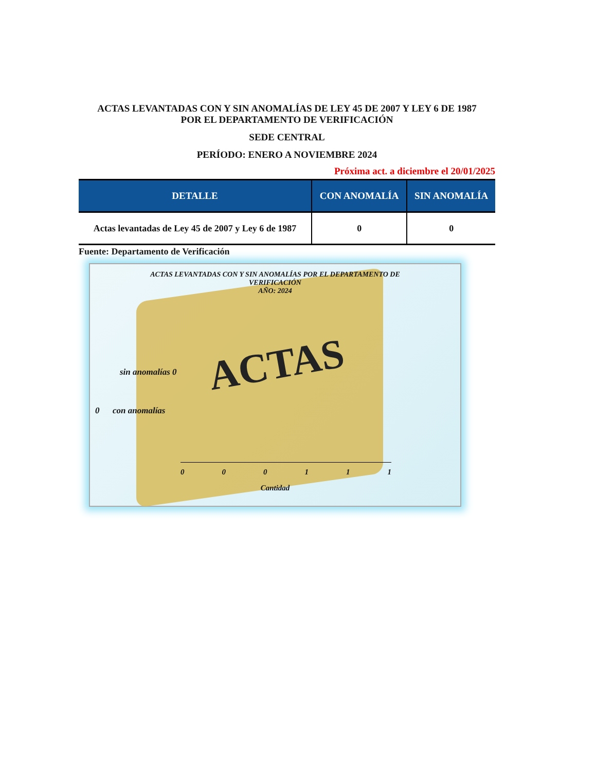ACTAS LEVANTADAS CON Y SIN ANOMALÍAS DE LEY 45 DE 2007 Y LEY 6 DE 1987
POR EL DEPARTAMENTO DE VERIFICACIÓN
SEDE CENTRAL
PERÍODO: ENERO A NOVIEMBRE 2024
Próxima act. a diciembre el 20/01/2025
| DETALLE | CON ANOMALÍA | SIN ANOMALÍA |
| --- | --- | --- |
| Actas levantadas de Ley 45 de 2007 y Ley 6 de 1987 | 0 | 0 |
Fuente: Departamento de Verificación
ACTAS
ACTAS LEVANTADAS CON Y SIN ANOMALÍAS POR EL DEPARTAMENTO DE
VERIFICACIÓN
AÑO: 2024
sin anomalías 0
0 con anomalías
0 0 0 1 1 1
Cantidad